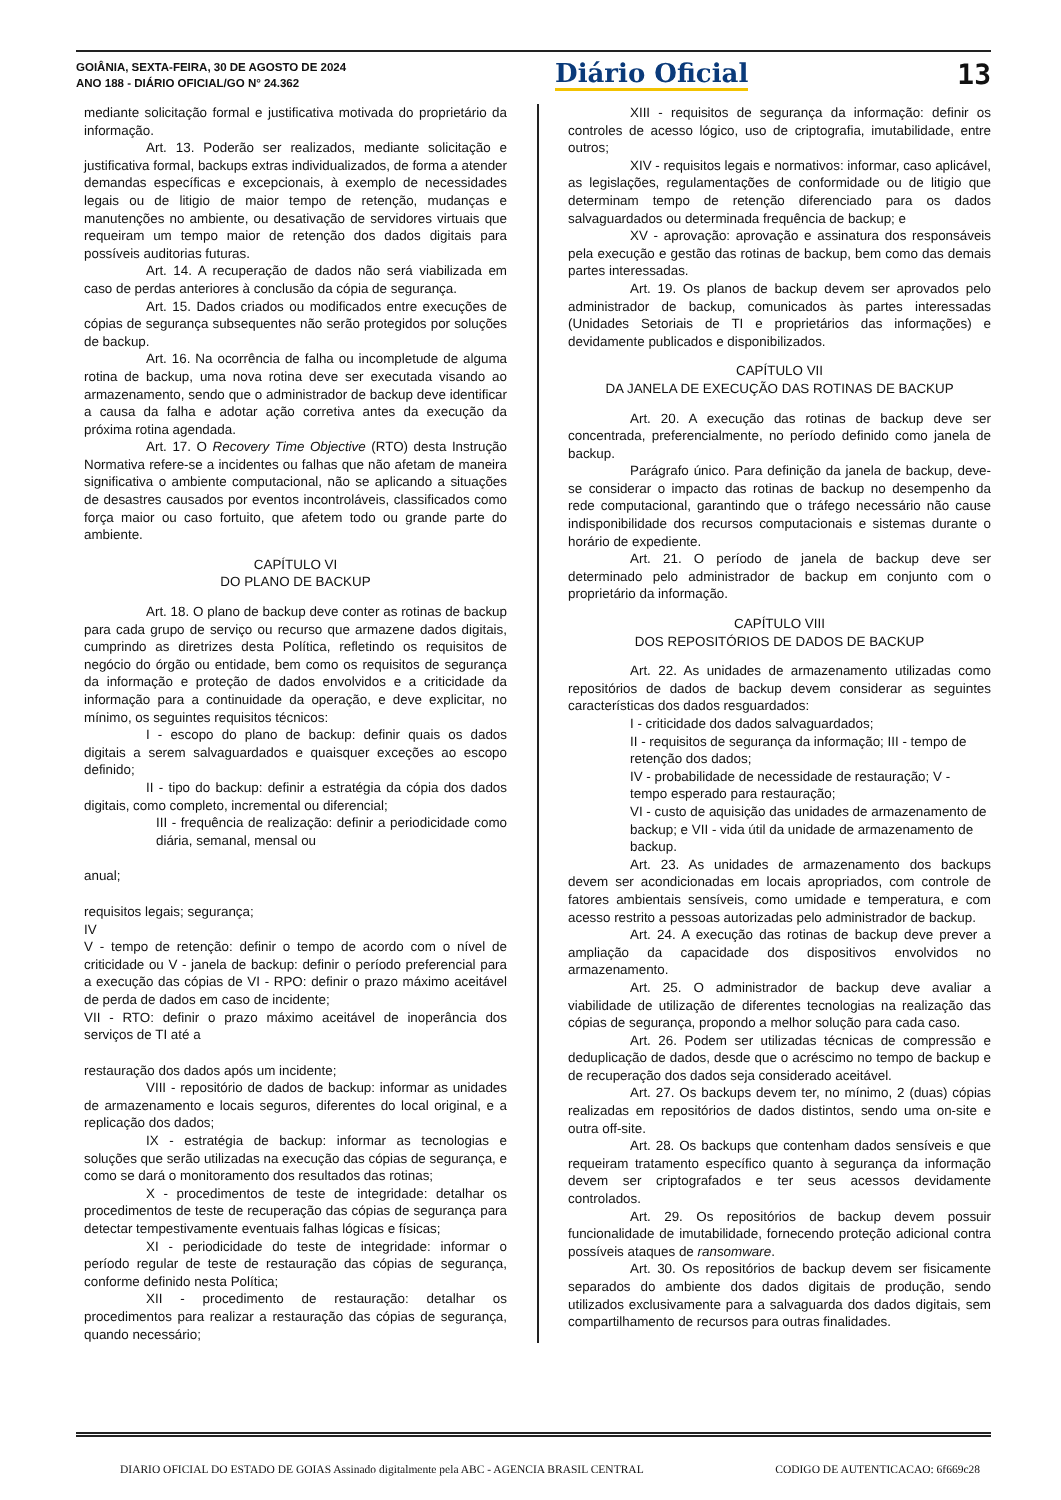GOIÂNIA, SEXTA-FEIRA, 30 DE AGOSTO DE 2024
ANO 188 - DIÁRIO OFICIAL/GO N° 24.362
Diário Oficial 13
mediante solicitação formal e justificativa motivada do proprietário da informação.
Art. 13. Poderão ser realizados, mediante solicitação e justificativa formal, backups extras individualizados, de forma a atender demandas específicas e excepcionais, à exemplo de necessidades legais ou de litigio de maior tempo de retenção, mudanças e manutenções no ambiente, ou desativação de servidores virtuais que requeiram um tempo maior de retenção dos dados digitais para possíveis auditorias futuras.
Art. 14. A recuperação de dados não será viabilizada em caso de perdas anteriores à conclusão da cópia de segurança.
Art. 15. Dados criados ou modificados entre execuções de cópias de segurança subsequentes não serão protegidos por soluções de backup.
Art. 16. Na ocorrência de falha ou incompletude de alguma rotina de backup, uma nova rotina deve ser executada visando ao armazenamento, sendo que o administrador de backup deve identificar a causa da falha e adotar ação corretiva antes da execução da próxima rotina agendada.
Art. 17. O Recovery Time Objective (RTO) desta Instrução Normativa refere-se a incidentes ou falhas que não afetam de maneira significativa o ambiente computacional, não se aplicando a situações de desastres causados por eventos incontroláveis, classificados como força maior ou caso fortuito, que afetem todo ou grande parte do ambiente.
CAPÍTULO VI
DO PLANO DE BACKUP
Art. 18. O plano de backup deve conter as rotinas de backup para cada grupo de serviço ou recurso que armazene dados digitais, cumprindo as diretrizes desta Política, refletindo os requisitos de negócio do órgão ou entidade, bem como os requisitos de segurança da informação e proteção de dados envolvidos e a criticidade da informação para a continuidade da operação, e deve explicitar, no mínimo, os seguintes requisitos técnicos:
I - escopo do plano de backup: definir quais os dados digitais a serem salvaguardados e quaisquer exceções ao escopo definido;
II - tipo do backup: definir a estratégia da cópia dos dados digitais, como completo, incremental ou diferencial;
III - frequência de realização: definir a periodicidade como diária, semanal, mensal ou
anual;
requisitos legais; segurança;
IV
V - tempo de retenção: definir o tempo de acordo com o nível de criticidade ou V - janela de backup: definir o período preferencial para a execução das cópias de VI - RPO: definir o prazo máximo aceitável de perda de dados em caso de incidente;
VII - RTO: definir o prazo máximo aceitável de inoperância dos serviços de TI até a
restauração dos dados após um incidente;
VIII - repositório de dados de backup: informar as unidades de armazenamento e locais seguros, diferentes do local original, e a replicação dos dados;
IX - estratégia de backup: informar as tecnologias e soluções que serão utilizadas na execução das cópias de segurança, e como se dará o monitoramento dos resultados das rotinas;
X - procedimentos de teste de integridade: detalhar os procedimentos de teste de recuperação das cópias de segurança para detectar tempestivamente eventuais falhas lógicas e físicas;
XI - periodicidade do teste de integridade: informar o período regular de teste de restauração das cópias de segurança, conforme definido nesta Política;
XII - procedimento de restauração: detalhar os procedimentos para realizar a restauração das cópias de segurança, quando necessário;
XIII - requisitos de segurança da informação: definir os controles de acesso lógico, uso de criptografia, imutabilidade, entre outros;
XIV - requisitos legais e normativos: informar, caso aplicável, as legislações, regulamentações de conformidade ou de litigio que determinam tempo de retenção diferenciado para os dados salvaguardados ou determinada frequência de backup; e
XV - aprovação: aprovação e assinatura dos responsáveis pela execução e gestão das rotinas de backup, bem como das demais partes interessadas.
Art. 19. Os planos de backup devem ser aprovados pelo administrador de backup, comunicados às partes interessadas (Unidades Setoriais de TI e proprietários das informações) e devidamente publicados e disponibilizados.
CAPÍTULO VII
DA JANELA DE EXECUÇÃO DAS ROTINAS DE BACKUP
Art. 20. A execução das rotinas de backup deve ser concentrada, preferencialmente, no período definido como janela de backup.
Parágrafo único. Para definição da janela de backup, deve-se considerar o impacto das rotinas de backup no desempenho da rede computacional, garantindo que o tráfego necessário não cause indisponibilidade dos recursos computacionais e sistemas durante o horário de expediente.
Art. 21. O período de janela de backup deve ser determinado pelo administrador de backup em conjunto com o proprietário da informação.
CAPÍTULO VIII
DOS REPOSITÓRIOS DE DADOS DE BACKUP
Art. 22. As unidades de armazenamento utilizadas como repositórios de dados de backup devem considerar as seguintes características dos dados resguardados:
I - criticidade dos dados salvaguardados;
II - requisitos de segurança da informação; III - tempo de retenção dos dados;
IV - probabilidade de necessidade de restauração; V - tempo esperado para restauração;
VI - custo de aquisição das unidades de armazenamento de backup; e VII - vida útil da unidade de armazenamento de backup.
Art. 23. As unidades de armazenamento dos backups devem ser acondicionadas em locais apropriados, com controle de fatores ambientais sensíveis, como umidade e temperatura, e com acesso restrito a pessoas autorizadas pelo administrador de backup.
Art. 24. A execução das rotinas de backup deve prever a ampliação da capacidade dos dispositivos envolvidos no armazenamento.
Art. 25. O administrador de backup deve avaliar a viabilidade de utilização de diferentes tecnologias na realização das cópias de segurança, propondo a melhor solução para cada caso.
Art. 26. Podem ser utilizadas técnicas de compressão e deduplicação de dados, desde que o acréscimo no tempo de backup e de recuperação dos dados seja considerado aceitável.
Art. 27. Os backups devem ter, no mínimo, 2 (duas) cópias realizadas em repositórios de dados distintos, sendo uma on-site e outra off-site.
Art. 28. Os backups que contenham dados sensíveis e que requeiram tratamento específico quanto à segurança da informação devem ser criptografados e ter seus acessos devidamente controlados.
Art. 29. Os repositórios de backup devem possuir funcionalidade de imutabilidade, fornecendo proteção adicional contra possíveis ataques de ransomware.
Art. 30. Os repositórios de backup devem ser fisicamente separados do ambiente dos dados digitais de produção, sendo utilizados exclusivamente para a salvaguarda dos dados digitais, sem compartilhamento de recursos para outras finalidades.
DIARIO OFICIAL DO ESTADO DE GOIAS Assinado digitalmente pela ABC - AGENCIA BRASIL CENTRAL CODIGO DE AUTENTICACAO: 6f669c28